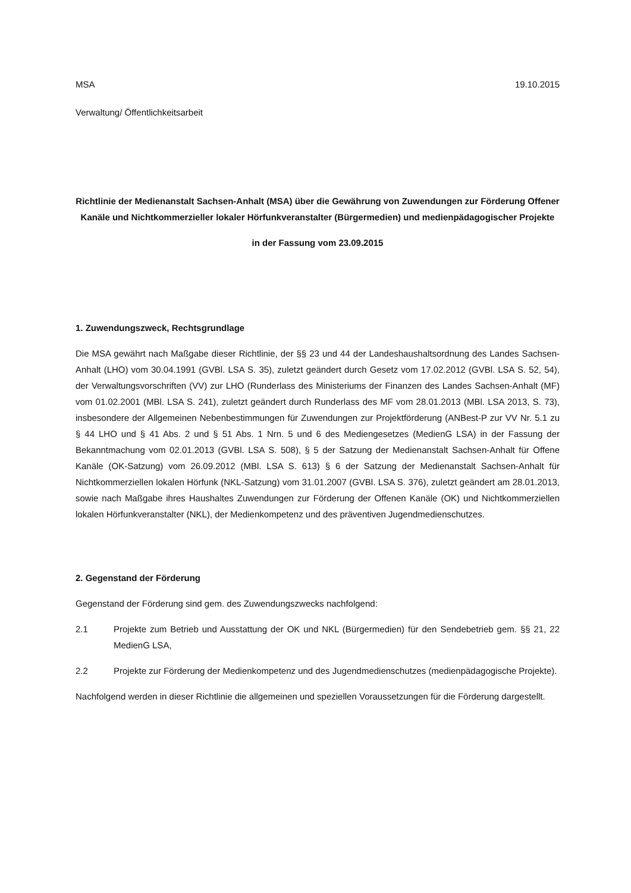MSA 19.10.2015
Verwaltung/ Öffentlichkeitsarbeit
Richtlinie der Medienanstalt Sachsen-Anhalt (MSA) über die Gewährung von Zuwendungen zur Förderung Offener Kanäle und Nichtkommerzieller lokaler Hörfunkveranstalter (Bürgermedien) und medienpädagogischer Projekte
in der Fassung vom 23.09.2015
1. Zuwendungszweck, Rechtsgrundlage
Die MSA gewährt nach Maßgabe dieser Richtlinie, der §§ 23 und 44 der Landeshaushaltsordnung des Landes Sachsen-Anhalt (LHO) vom 30.04.1991 (GVBl. LSA S. 35), zuletzt geändert durch Gesetz vom 17.02.2012 (GVBl. LSA S. 52, 54), der Verwaltungsvorschriften (VV) zur LHO (Runderlass des Ministeriums der Finanzen des Landes Sachsen-Anhalt (MF) vom 01.02.2001 (MBl. LSA S. 241), zuletzt geändert durch Runderlass des MF vom 28.01.2013 (MBl. LSA 2013, S. 73), insbesondere der Allgemeinen Nebenbestimmungen für Zuwendungen zur Projektförderung (ANBest-P zur VV Nr. 5.1 zu § 44 LHO und § 41 Abs. 2 und § 51 Abs. 1 Nrn. 5 und 6 des Mediengesetzes (MedienG LSA) in der Fassung der Bekanntmachung vom 02.01.2013 (GVBl. LSA S. 508), § 5 der Satzung der Medienanstalt Sachsen-Anhalt für Offene Kanäle (OK-Satzung) vom 26.09.2012 (MBl. LSA S. 613) § 6 der Satzung der Medienanstalt Sachsen-Anhalt für Nichtkommerziellen lokalen Hörfunk (NKL-Satzung) vom 31.01.2007 (GVBl. LSA S. 376), zuletzt geändert am 28.01.2013, sowie nach Maßgabe ihres Haushaltes Zuwendungen zur Förderung der Offenen Kanäle (OK) und Nichtkommerziellen lokalen Hörfunkveranstalter (NKL), der Medienkompetenz und des präventiven Jugendmedienschutzes.
2. Gegenstand der Förderung
Gegenstand der Förderung sind gem. des Zuwendungszwecks nachfolgend:
2.1 Projekte zum Betrieb und Ausstattung der OK und NKL (Bürgermedien) für den Sendebetrieb gem. §§ 21, 22 MedienG LSA,
2.2 Projekte zur Förderung der Medienkompetenz und des Jugendmedienschutzes (medienpädagogische Projekte).
Nachfolgend werden in dieser Richtlinie die allgemeinen und speziellen Voraussetzungen für die Förderung dargestellt.